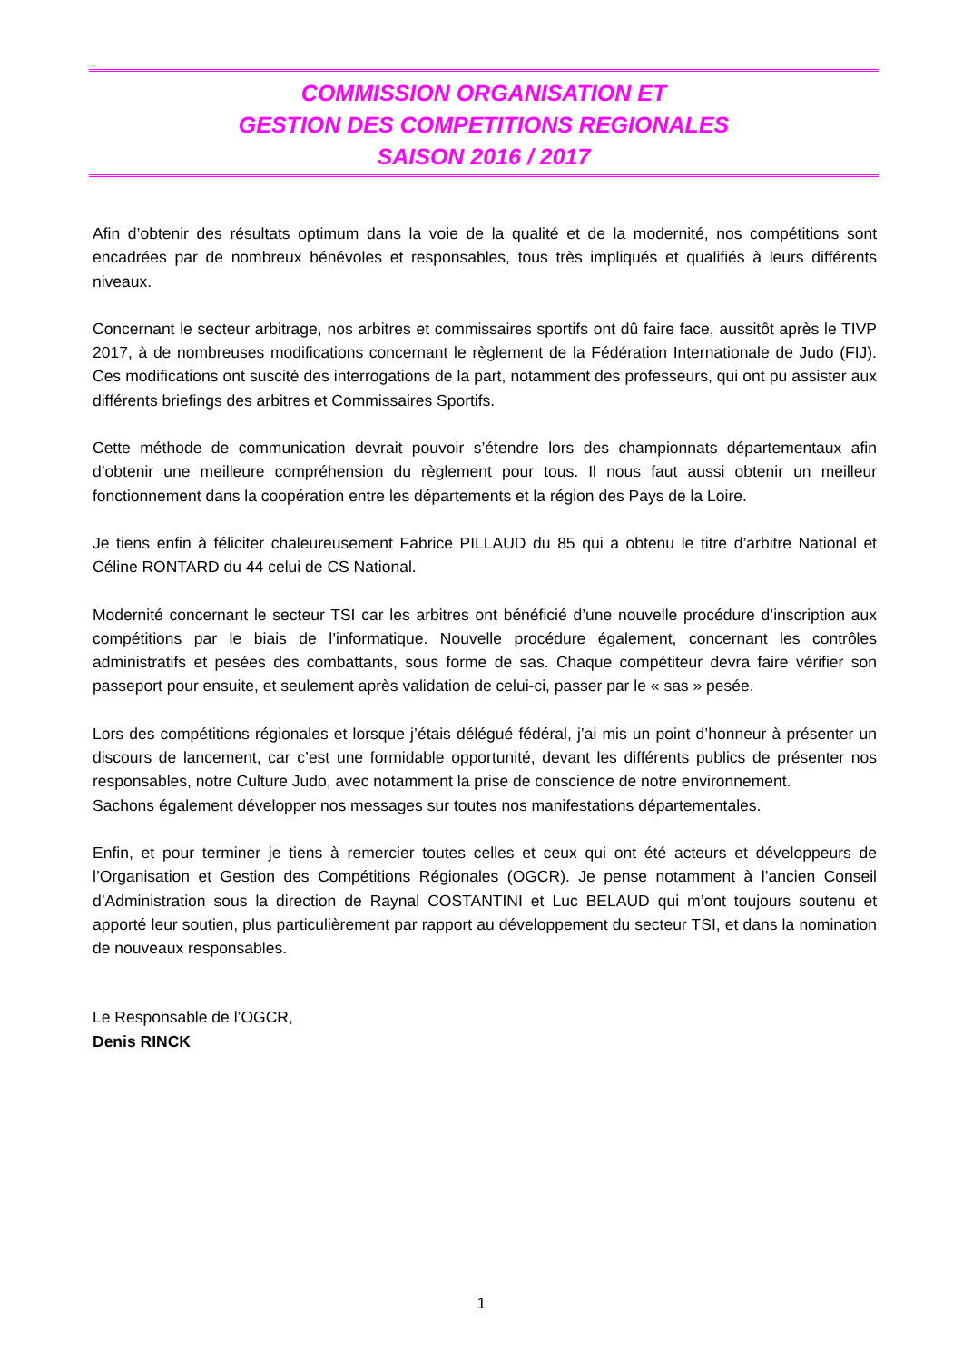COMMISSION ORGANISATION ET
GESTION DES COMPETITIONS REGIONALES
SAISON 2016 / 2017
Afin d’obtenir des résultats optimum dans la voie de la qualité et de la modernité, nos compétitions sont encadrées par de nombreux bénévoles et responsables, tous très impliqués et qualifiés à leurs différents niveaux.
Concernant le secteur arbitrage, nos arbitres et commissaires sportifs ont dû faire face, aussitôt après le TIVP 2017, à de nombreuses modifications concernant le règlement de la Fédération Internationale de Judo (FIJ). Ces modifications ont suscité des interrogations de la part, notamment des professeurs, qui ont pu assister aux différents briefings des arbitres et Commissaires Sportifs.
Cette méthode de communication devrait pouvoir s’étendre lors des championnats départementaux afin d’obtenir une meilleure compréhension du règlement pour tous. Il nous faut aussi obtenir un meilleur fonctionnement dans la coopération entre les départements et la région des Pays de la Loire.
Je tiens enfin à féliciter chaleureusement Fabrice PILLAUD du 85 qui a obtenu le titre d’arbitre National et Céline RONTARD du 44 celui de CS National.
Modernité concernant le secteur TSI car les arbitres ont bénéficié d’une nouvelle procédure d’inscription aux compétitions par le biais de l’informatique. Nouvelle procédure également, concernant les contrôles administratifs et pesées des combattants, sous forme de sas. Chaque compétiteur devra faire vérifier son passeport pour ensuite, et seulement après validation de celui-ci, passer par le « sas » pesée.
Lors des compétitions régionales et lorsque j’étais délégué fédéral, j’ai mis un point d’honneur à présenter un discours de lancement, car c’est une formidable opportunité, devant les différents publics de présenter nos responsables, notre Culture Judo, avec notamment la prise de conscience de notre environnement.
Sachons également développer nos messages sur toutes nos manifestations départementales.
Enfin, et pour terminer je tiens à remercier toutes celles et ceux qui ont été acteurs et développeurs de l’Organisation et Gestion des Compétitions Régionales (OGCR). Je pense notamment à l’ancien Conseil d’Administration sous la direction de Raynal COSTANTINI et Luc BELAUD qui m’ont toujours soutenu et apporté leur soutien, plus particulièrement par rapport au développement du secteur TSI, et dans la nomination de nouveaux responsables.
Le Responsable de l’OGCR,
Denis RINCK
1